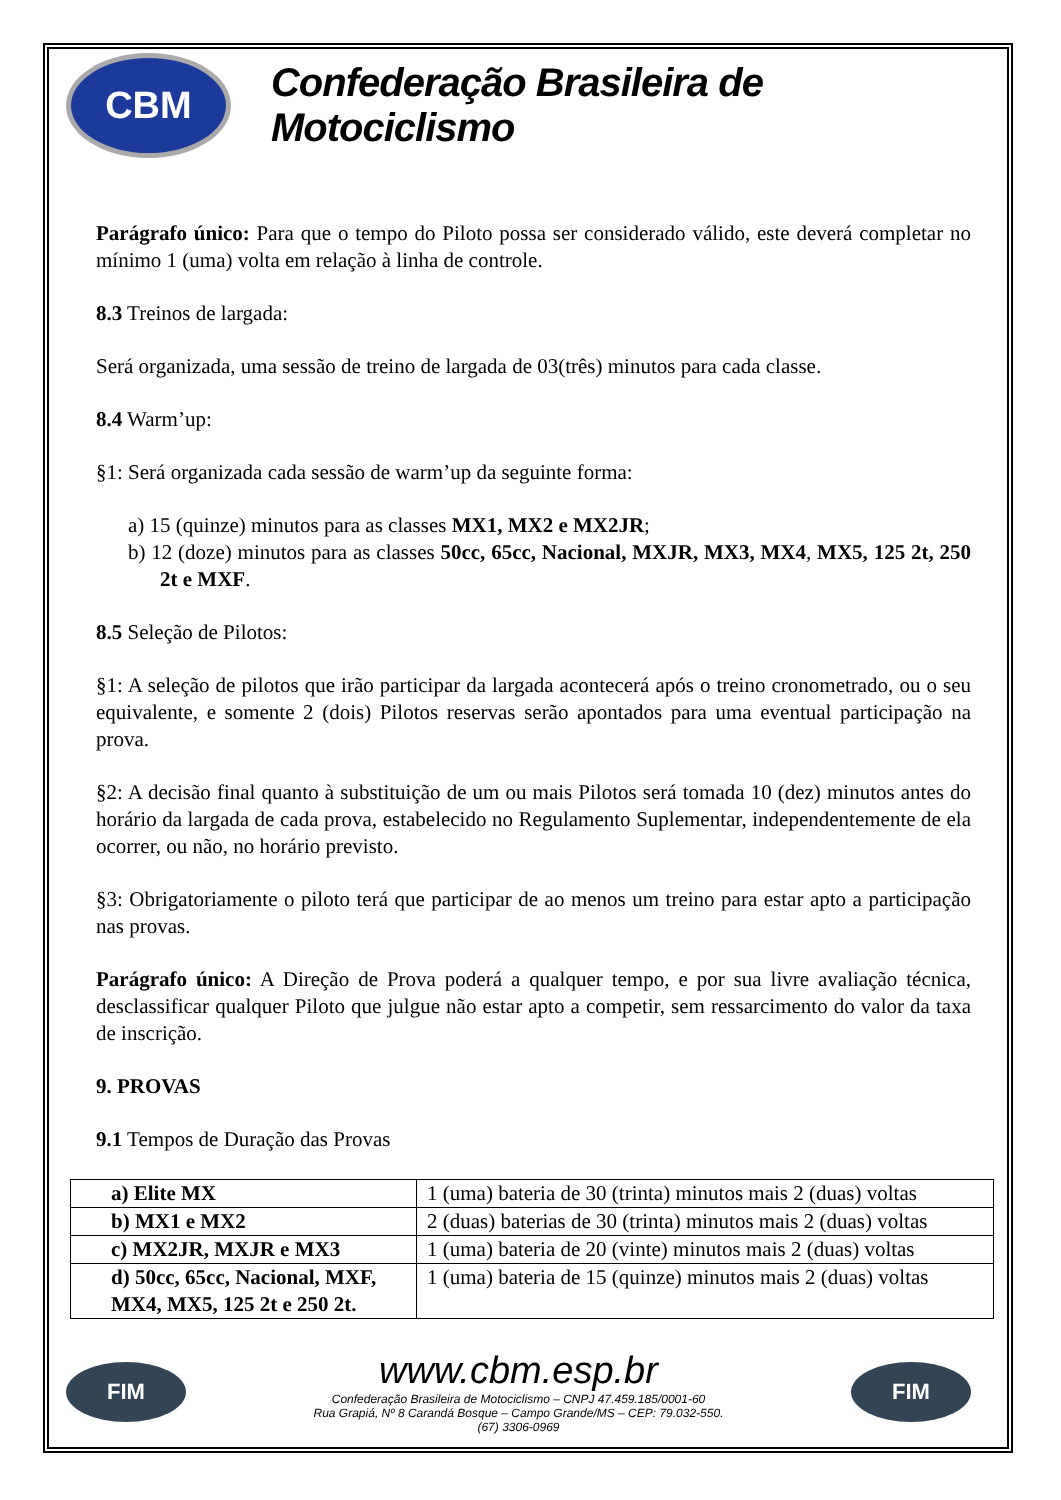CBM
Confederação Brasileira de Motociclismo
Parágrafo único: Para que o tempo do Piloto possa ser considerado válido, este deverá completar no mínimo 1 (uma) volta em relação à linha de controle.
8.3 Treinos de largada:
Será organizada, uma sessão de treino de largada de 03(três) minutos para cada classe.
8.4 Warm’up:
§1: Será organizada cada sessão de warm’up da seguinte forma:
a) 15 (quinze) minutos para as classes MX1, MX2 e MX2JR;
b) 12 (doze) minutos para as classes 50cc, 65cc, Nacional, MXJR, MX3, MX4, MX5, 125 2t, 250 2t e MXF.
8.5 Seleção de Pilotos:
§1: A seleção de pilotos que irão participar da largada acontecerá após o treino cronometrado, ou o seu equivalente, e somente 2 (dois) Pilotos reservas serão apontados para uma eventual participação na prova.
§2: A decisão final quanto à substituição de um ou mais Pilotos será tomada 10 (dez) minutos antes do horário da largada de cada prova, estabelecido no Regulamento Suplementar, independentemente de ela ocorrer, ou não, no horário previsto.
§3: Obrigatoriamente o piloto terá que participar de ao menos um treino para estar apto a participação nas provas.
Parágrafo único: A Direção de Prova poderá a qualquer tempo, e por sua livre avaliação técnica, desclassificar qualquer Piloto que julgue não estar apto a competir, sem ressarcimento do valor da taxa de inscrição.
9. PROVAS
9.1 Tempos de Duração das Provas
| a) Elite MX | 1 (uma) bateria de 30 (trinta) minutos mais 2 (duas) voltas |
| b) MX1 e MX2 | 2 (duas) baterias de 30 (trinta) minutos mais 2 (duas) voltas |
| c) MX2JR, MXJR e MX3 | 1 (uma) bateria de 20 (vinte) minutos mais 2 (duas) voltas |
| d) 50cc, 65cc, Nacional, MXF, MX4, MX5, 125 2t e 250 2t. | 1 (uma) bateria de 15 (quinze) minutos mais 2 (duas) voltas |
FIM
www.cbm.esp.br
Confederação Brasileira de Motociclismo – CNPJ 47.459.185/0001-60
Rua Grapiá, Nº 8 Carandá Bosque – Campo Grande/MS – CEP: 79.032-550.
(67) 3306-0969
FIM